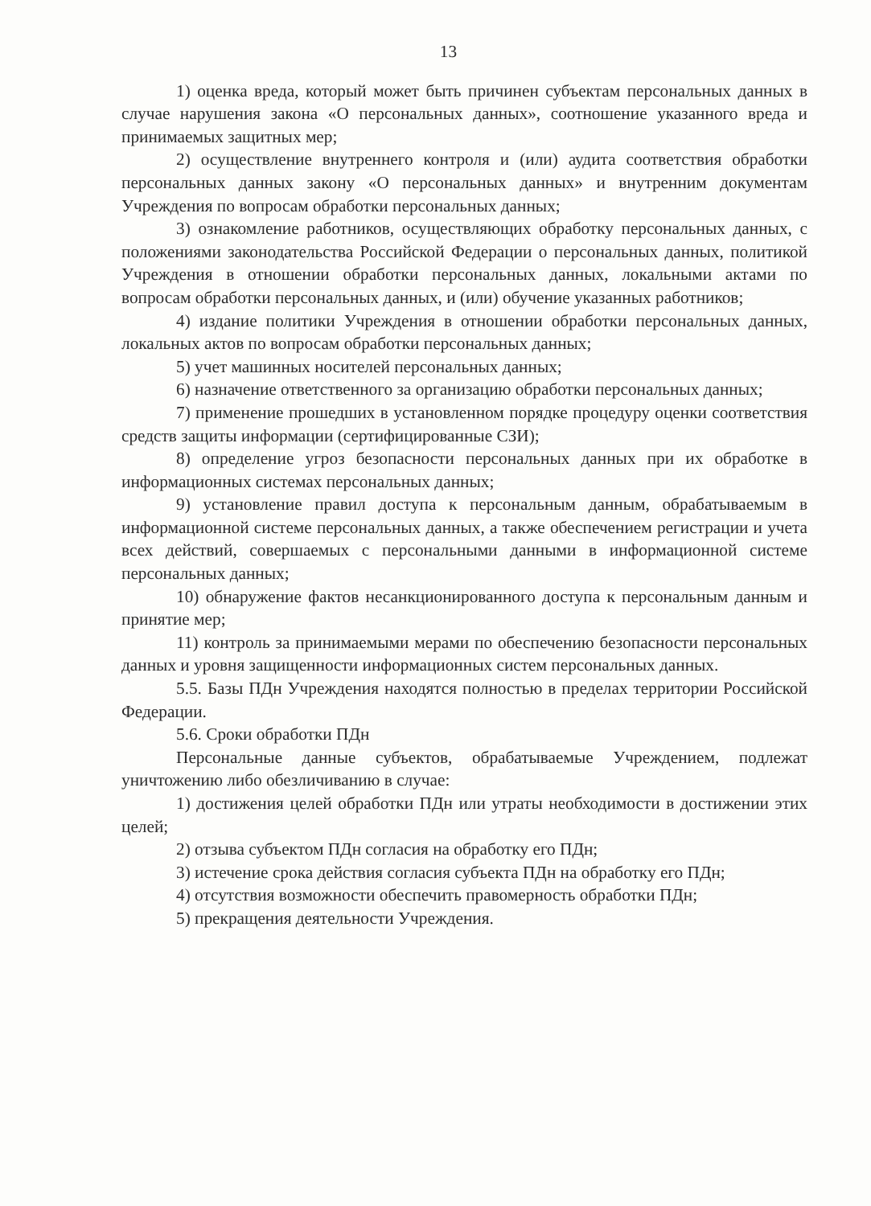13
1) оценка вреда, который может быть причинен субъектам персональных данных в случае нарушения закона «О персональных данных», соотношение указанного вреда и принимаемых защитных мер;
2) осуществление внутреннего контроля и (или) аудита соответствия обработки персональных данных закону «О персональных данных» и внутренним документам Учреждения по вопросам обработки персональных данных;
3) ознакомление работников, осуществляющих обработку персональных данных, с положениями законодательства Российской Федерации о персональных данных, политикой Учреждения в отношении обработки персональных данных, локальными актами по вопросам обработки персональных данных, и (или) обучение указанных работников;
4) издание политики Учреждения в отношении обработки персональных данных, локальных актов по вопросам обработки персональных данных;
5) учет машинных носителей персональных данных;
6) назначение ответственного за организацию обработки персональных данных;
7) применение прошедших в установленном порядке процедуру оценки соответствия средств защиты информации (сертифицированные СЗИ);
8) определение угроз безопасности персональных данных при их обработке в информационных системах персональных данных;
9) установление правил доступа к персональным данным, обрабатываемым в информационной системе персональных данных, а также обеспечением регистрации и учета всех действий, совершаемых с персональными данными в информационной системе персональных данных;
10) обнаружение фактов несанкционированного доступа к персональным данным и принятие мер;
11) контроль за принимаемыми мерами по обеспечению безопасности персональных данных и уровня защищенности информационных систем персональных данных.
5.5. Базы ПДн Учреждения находятся полностью в пределах территории Российской Федерации.
5.6. Сроки обработки ПДн
Персональные данные субъектов, обрабатываемые Учреждением, подлежат уничтожению либо обезличиванию в случае:
1) достижения целей обработки ПДн или утраты необходимости в достижении этих целей;
2) отзыва субъектом ПДн согласия на обработку его ПДн;
3) истечение срока действия согласия субъекта ПДн на обработку его ПДн;
4) отсутствия возможности обеспечить правомерность обработки ПДн;
5) прекращения деятельности Учреждения.